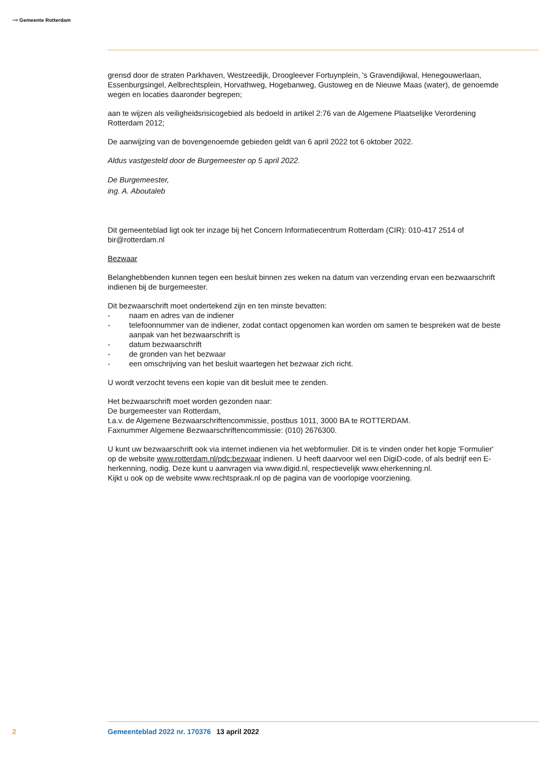~≈ Gemeente Rotterdam
grensd door de straten Parkhaven, Westzeedijk, Droogleever Fortuynplein, 's Gravendijkwal, Henegouwerlaan, Essenburgsingel, Aelbrechtsplein, Horvathweg, Hogebanweg, Gustoweg en de Nieuwe Maas (water), de genoemde wegen en locaties daaronder begrepen;
aan te wijzen als veiligheidsrisicogebied als bedoeld in artikel 2:76 van de Algemene Plaatselijke Verordening Rotterdam 2012;
De aanwijzing van de bovengenoemde gebieden geldt van 6 april 2022 tot 6 oktober 2022.
Aldus vastgesteld door de Burgemeester op 5 april 2022.
De Burgemeester,
ing. A. Aboutaleb
Dit gemeenteblad ligt ook ter inzage bij het Concern Informatiecentrum Rotterdam (CIR): 010-417 2514 of bir@rotterdam.nl
Bezwaar
Belanghebbenden kunnen tegen een besluit binnen zes weken na datum van verzending ervan een bezwaarschrift indienen bij de burgemeester.
Dit bezwaarschrift moet ondertekend zijn en ten minste bevatten:
- naam en adres van de indiener
- telefoonnummer van de indiener, zodat contact opgenomen kan worden om samen te bespreken wat de beste aanpak van het bezwaarschrift is
- datum bezwaarschrift
- de gronden van het bezwaar
- een omschrijving van het besluit waartegen het bezwaar zich richt.
U wordt verzocht tevens een kopie van dit besluit mee te zenden.
Het bezwaarschrift moet worden gezonden naar:
De burgemeester van Rotterdam,
t.a.v. de Algemene Bezwaarschriftencommissie, postbus 1011, 3000 BA te ROTTERDAM.
Faxnummer Algemene Bezwaarschriftencommissie: (010) 2676300.
U kunt uw bezwaarschrift ook via internet indienen via het webformulier. Dit is te vinden onder het kopje 'Formulier' op de website www.rotterdam.nl/pdc:bezwaar indienen. U heeft daarvoor wel een DigiD-code, of als bedrijf een E-herkenning, nodig. Deze kunt u aanvragen via www.digid.nl, respectievelijk www.eherkenning.nl.
Kijkt u ook op de website www.rechtspraak.nl op de pagina van de voorlopige voorziening.
2 Gemeenteblad 2022 nr. 170376 13 april 2022